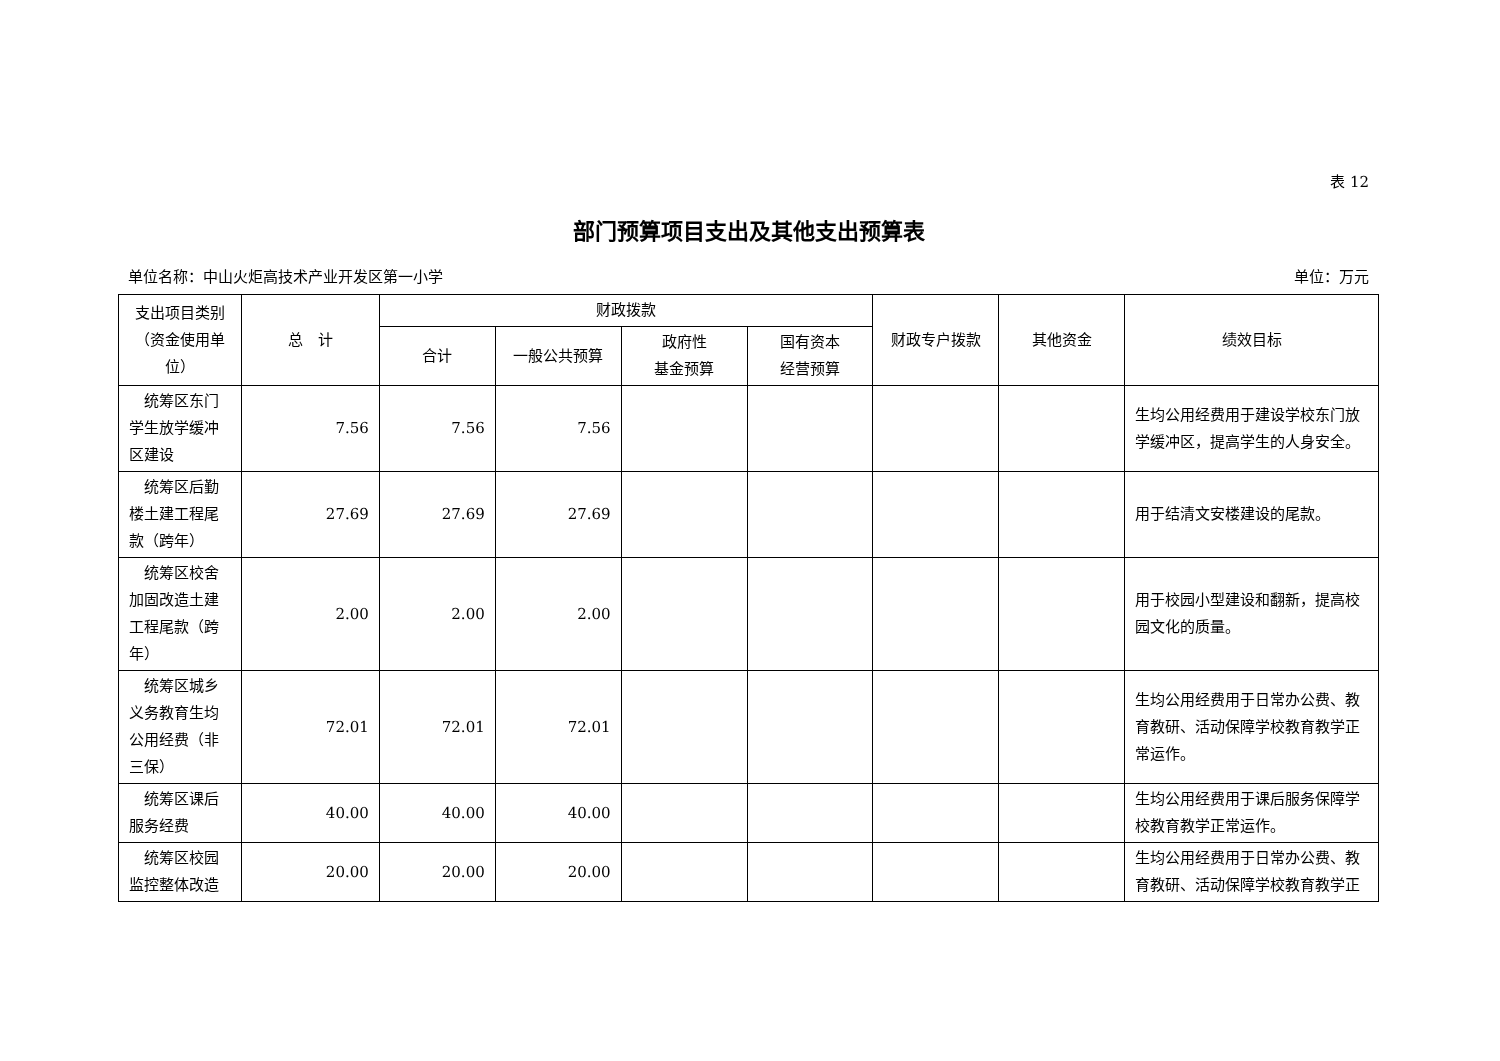表 12
部门预算项目支出及其他支出预算表
单位名称：中山火炬高技术产业开发区第一小学 单位：万元
| 支出项目类别（资金使用单位） | 总 计 | 财政拨款 | | | | 财政专户拨款 | 其他资金 | 绩效目标 |
| --- | --- | --- | --- | --- | --- | --- | --- | --- |
| | | 合计 | 一般公共预算 | 政府性 基金预算 | 国有资本 经营预算 | | | |
| 统筹区东门学生放学缓冲区建设 | 7.56 | 7.56 | 7.56 | | | | | 生均公用经费用于建设学校东门放学缓冲区，提高学生的人身安全。 |
| 统筹区后勤楼土建工程尾款（跨年） | 27.69 | 27.69 | 27.69 | | | | | 用于结清文安楼建设的尾款。 |
| 统筹区校舍加固改造土建工程尾款（跨年） | 2.00 | 2.00 | 2.00 | | | | | 用于校园小型建设和翻新，提高校园文化的质量。 |
| 统筹区城乡义务教育生均公用经费（非三保） | 72.01 | 72.01 | 72.01 | | | | | 生均公用经费用于日常办公费、教育教研、活动保障学校教育教学正常运作。 |
| 统筹区课后服务经费 | 40.00 | 40.00 | 40.00 | | | | | 生均公用经费用于课后服务保障学校教育教学正常运作。 |
| 统筹区校园监控整体改造 | 20.00 | 20.00 | 20.00 | | | | | 生均公用经费用于日常办公费、教育教研、活动保障学校教育教学正 |